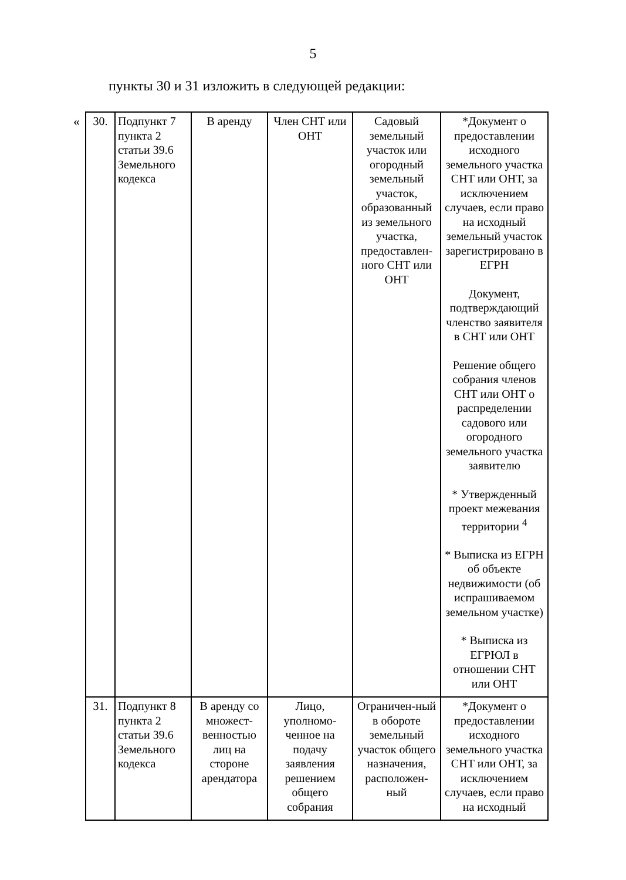5
пункты 30 и 31 изложить в следующей редакции:
«
| 30. | Подпункт 7 пункта 2 статьи 39.6 Земельного кодекса | В аренду | Член СНТ или ОНТ | Садовый земельный участок или огородный земельный участок, образованный из земельного участка, предоставлен-ного СНТ или ОНТ | *Документ о предоставлении исходного земельного участка СНТ или ОНТ, за исключением случаев, если право на исходный земельный участок зарегистрировано в ЕГРН Документ, подтверждающий членство заявителя в СНТ или ОНТ Решение общего собрания членов СНТ или ОНТ о распределении садового или огородного земельного участка заявителю * Утвержденный проект межевания территории <sup>4</sup> * Выписка из ЕГРН об объекте недвижимости (об испрашиваемом земельном участке) * Выписка из ЕГРЮЛ в отношении СНТ или ОНТ |
| 31. | Подпункт 8 пункта 2 статьи 39.6 Земельного кодекса | В аренду со множест-венностью лиц на стороне арендатора | Лицо, уполномо-ченное на подачу заявления решением общего собрания | Ограничен-ный в обороте земельный участок общего назначения, расположен-ный | *Документ о предоставлении исходного земельного участка СНТ или ОНТ, за исключением случаев, если право на исходный |